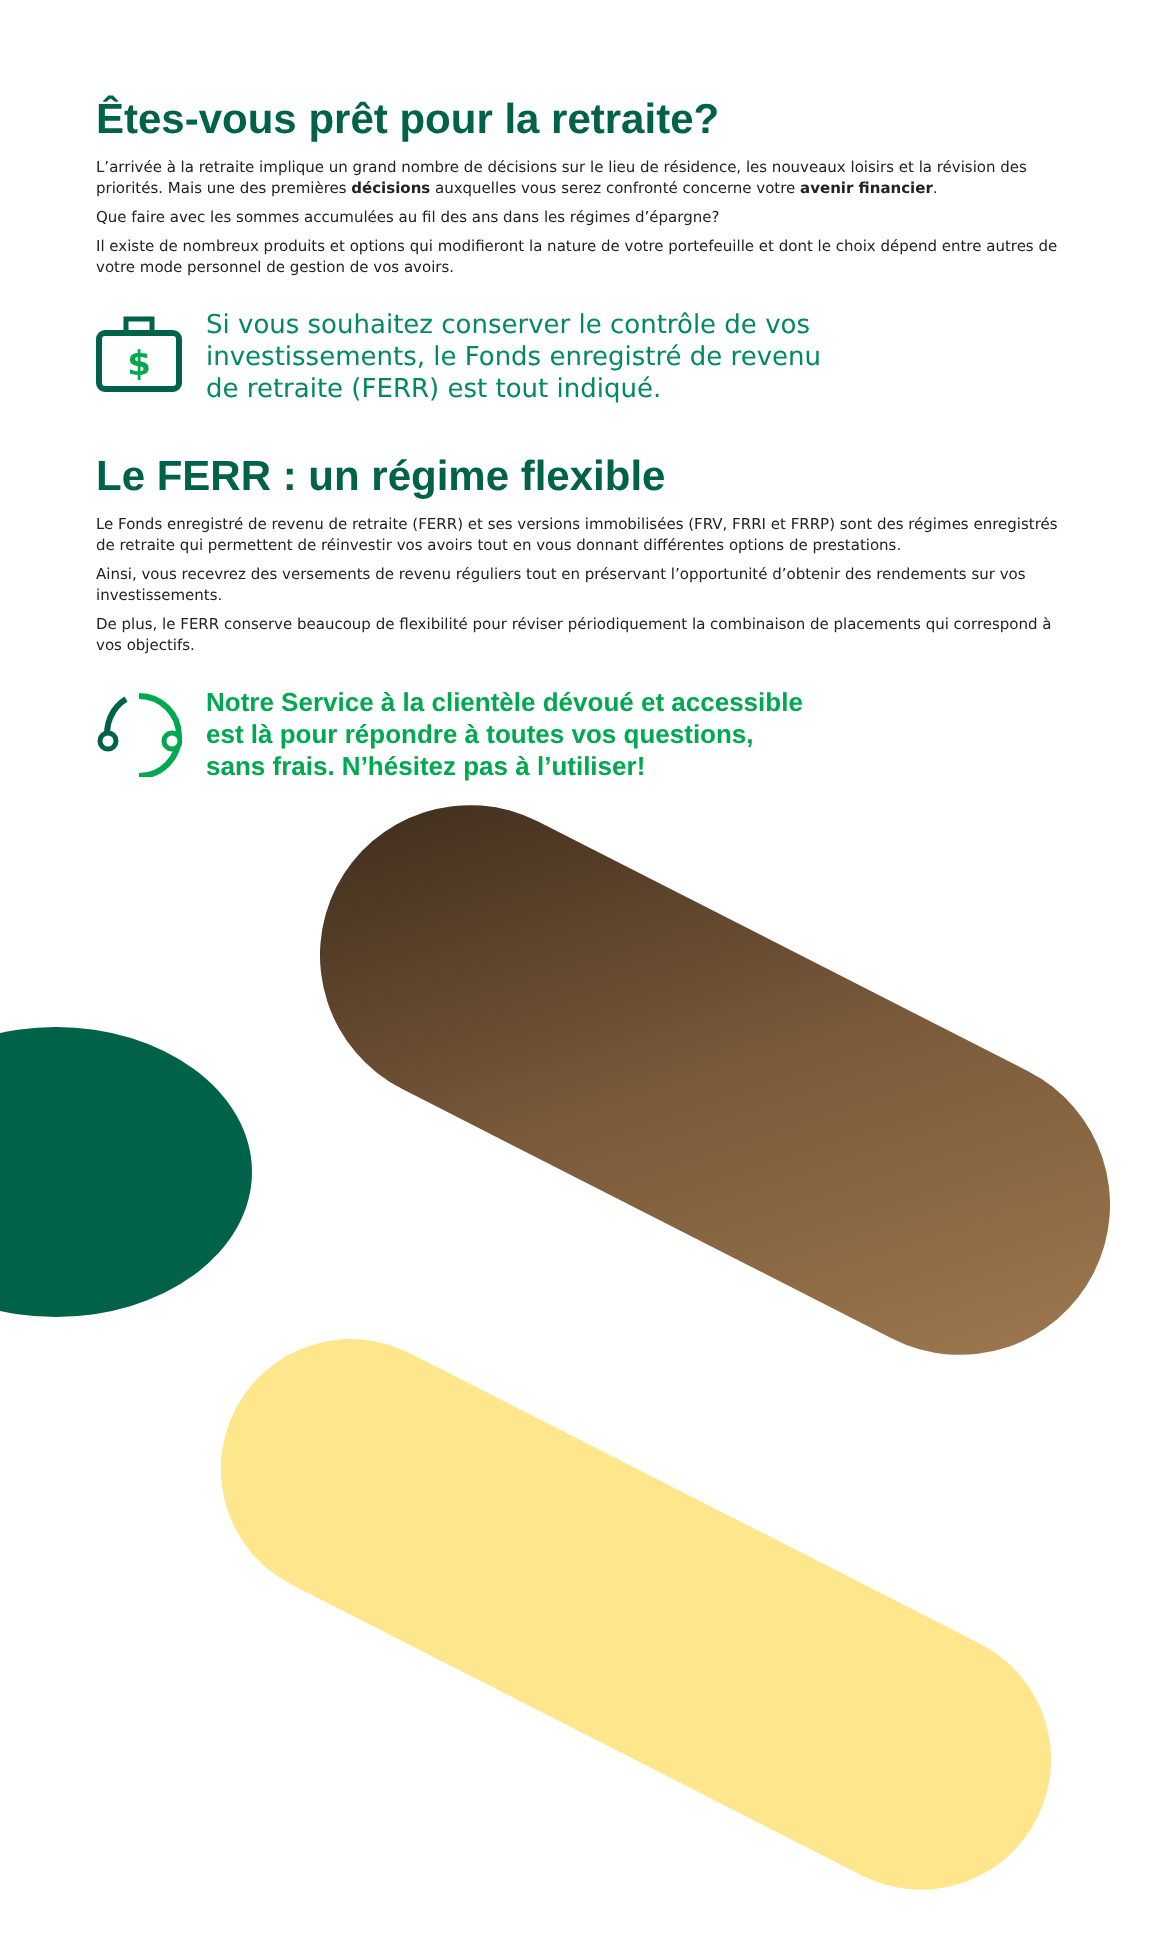Êtes-vous prêt pour la retraite?
L’arrivée à la retraite implique un grand nombre de décisions sur le lieu de résidence, les nouveaux loisirs et la révision des priorités. Mais une des premières décisions auxquelles vous serez confronté concerne votre avenir financier.
Que faire avec les sommes accumulées au fil des ans dans les régimes d’épargne?
Il existe de nombreux produits et options qui modifieront la nature de votre portefeuille et dont le choix dépend entre autres de votre mode personnel de gestion de vos avoirs.
$
Si vous souhaitez conserver le contrôle de vos
investissements, le Fonds enregistré de revenu
de retraite (FERR) est tout indiqué.
Le FERR : un régime flexible
Le Fonds enregistré de revenu de retraite (FERR) et ses versions immobilisées (FRV, FRRI et FRRP) sont des régimes enregistrés de retraite qui permettent de réinvestir vos avoirs tout en vous donnant différentes options de prestations.
Ainsi, vous recevrez des versements de revenu réguliers tout en préservant l’opportunité d’obtenir des rendements sur vos investissements.
De plus, le FERR conserve beaucoup de flexibilité pour réviser périodiquement la combinaison de placements qui correspond à vos objectifs.
Notre Service à la clientèle dévoué et accessible
est là pour répondre à toutes vos questions,
sans frais. N’hésitez pas à l’utiliser!